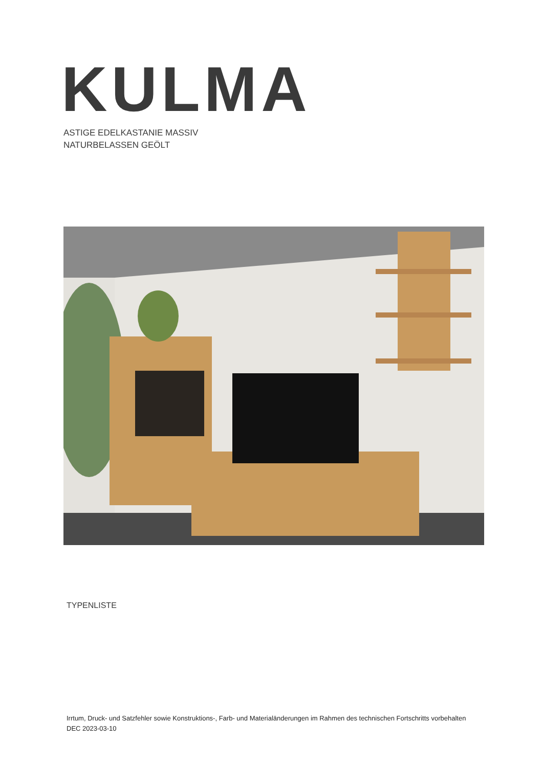KULMA
ASTIGE EDELKASTANIE MASSIV
NATURBELASSEN GEÖLT
TYPENLISTE
Irrtum, Druck- und Satzfehler sowie Konstruktions-, Farb- und Materialänderungen im Rahmen des technischen Fortschritts vorbehalten
DEC 2023-03-10